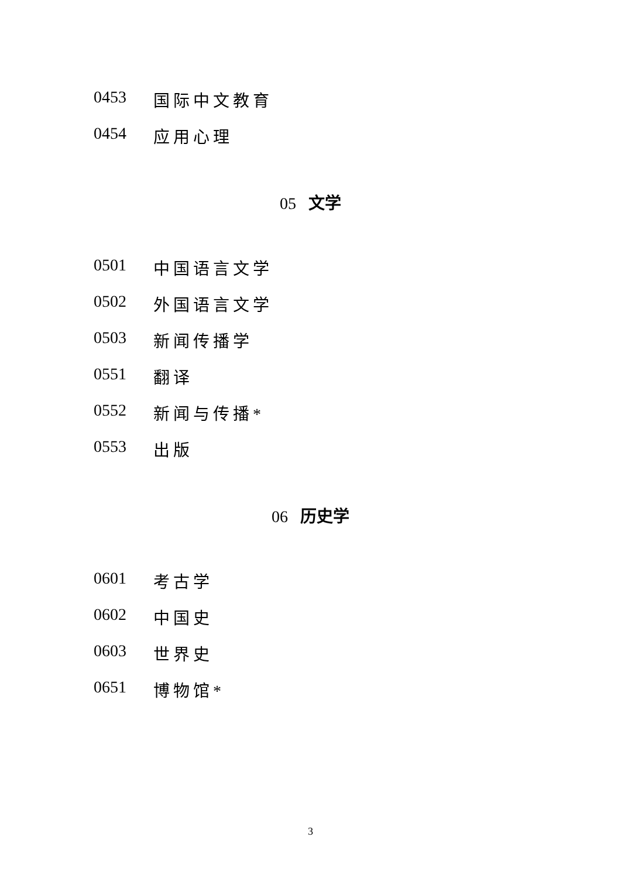0453 国际中文教育
0454 应用心理
05 文学
0501 中国语言文学
0502 外国语言文学
0503 新闻传播学
0551 翻译
0552 新闻与传播*
0553 出版
06 历史学
0601 考古学
0602 中国史
0603 世界史
0651 博物馆*
3